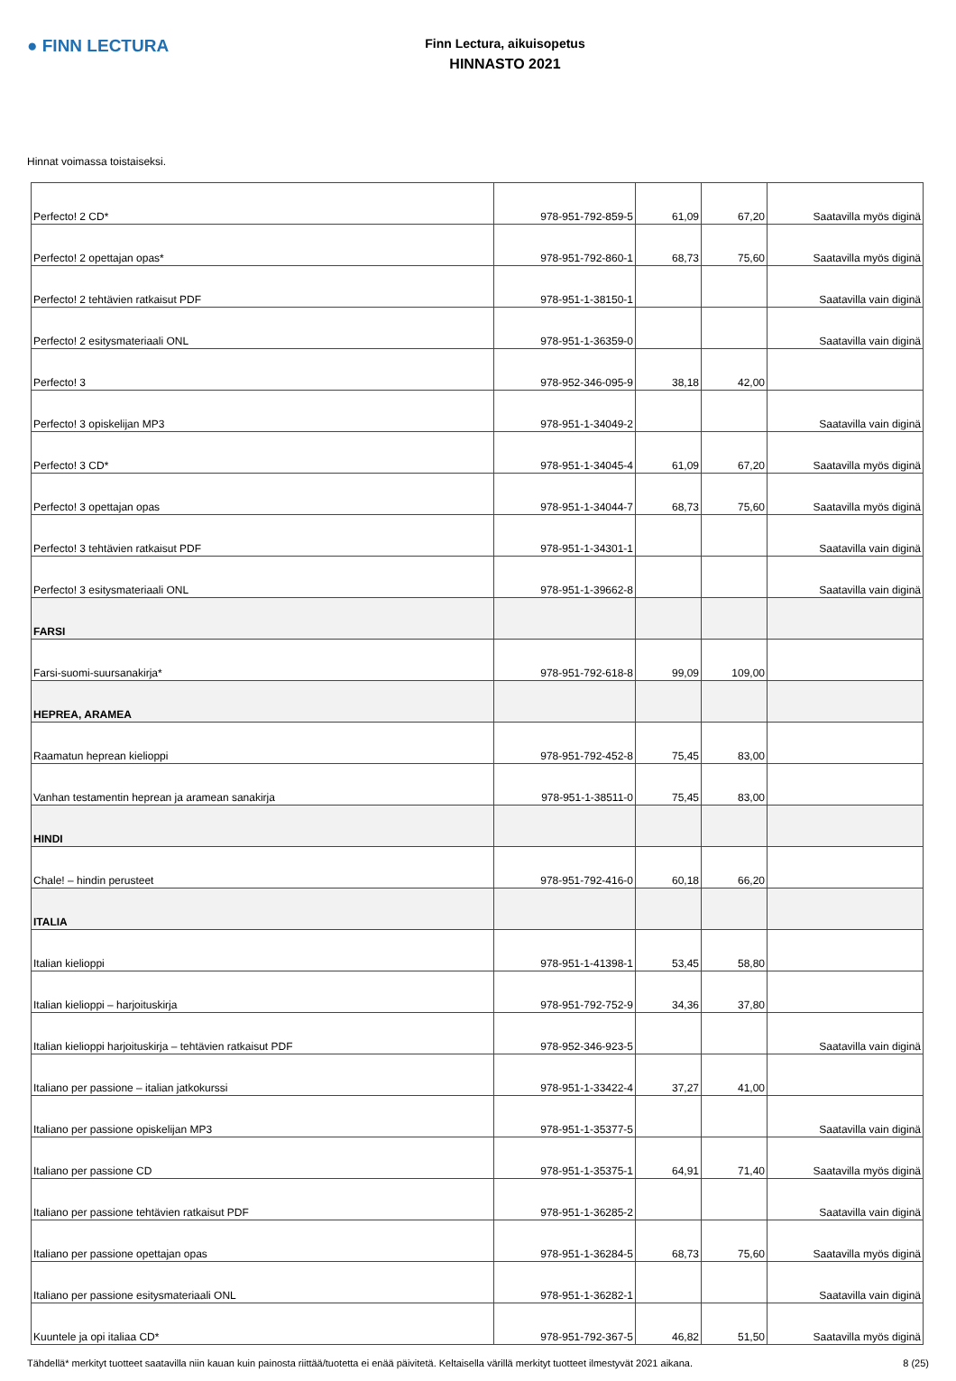● FINN LECTURA
Finn Lectura, aikuisopetus
HINNASTO 2021
Hinnat voimassa toistaiseksi.
| Perfecto! 2 CD* | 978-951-792-859-5 | 61,09 | 67,20 | Saatavilla myös diginä |
| Perfecto! 2 opettajan opas* | 978-951-792-860-1 | 68,73 | 75,60 | Saatavilla myös diginä |
| Perfecto! 2 tehtävien ratkaisut PDF | 978-951-1-38150-1 | | | Saatavilla vain diginä |
| Perfecto! 2 esitysmateriaali ONL | 978-951-1-36359-0 | | | Saatavilla vain diginä |
| Perfecto! 3 | 978-952-346-095-9 | 38,18 | 42,00 | |
| Perfecto! 3 opiskelijan MP3 | 978-951-1-34049-2 | | | Saatavilla vain diginä |
| Perfecto! 3 CD* | 978-951-1-34045-4 | 61,09 | 67,20 | Saatavilla myös diginä |
| Perfecto! 3 opettajan opas | 978-951-1-34044-7 | 68,73 | 75,60 | Saatavilla myös diginä |
| Perfecto! 3 tehtävien ratkaisut PDF | 978-951-1-34301-1 | | | Saatavilla vain diginä |
| Perfecto! 3 esitysmateriaali ONL | 978-951-1-39662-8 | | | Saatavilla vain diginä |
| FARSI | | | | |
| Farsi-suomi-suursanakirja* | 978-951-792-618-8 | 99,09 | 109,00 | |
| HEPREA, ARAMEA | | | | |
| Raamatun heprean kielioppi | 978-951-792-452-8 | 75,45 | 83,00 | |
| Vanhan testamentin heprean ja aramean sanakirja | 978-951-1-38511-0 | 75,45 | 83,00 | |
| HINDI | | | | |
| Chale! – hindin perusteet | 978-951-792-416-0 | 60,18 | 66,20 | |
| ITALIA | | | | |
| Italian kielioppi | 978-951-1-41398-1 | 53,45 | 58,80 | |
| Italian kielioppi – harjoituskirja | 978-951-792-752-9 | 34,36 | 37,80 | |
| Italian kielioppi harjoituskirja – tehtävien ratkaisut PDF | 978-952-346-923-5 | | | Saatavilla vain diginä |
| Italiano per passione – italian jatkokurssi | 978-951-1-33422-4 | 37,27 | 41,00 | |
| Italiano per passione opiskelijan MP3 | 978-951-1-35377-5 | | | Saatavilla vain diginä |
| Italiano per passione CD | 978-951-1-35375-1 | 64,91 | 71,40 | Saatavilla myös diginä |
| Italiano per passione tehtävien ratkaisut PDF | 978-951-1-36285-2 | | | Saatavilla vain diginä |
| Italiano per passione opettajan opas | 978-951-1-36284-5 | 68,73 | 75,60 | Saatavilla myös diginä |
| Italiano per passione esitysmateriaali ONL | 978-951-1-36282-1 | | | Saatavilla vain diginä |
| Kuuntele ja opi italiaa CD* | 978-951-792-367-5 | 46,82 | 51,50 | Saatavilla myös diginä |
Tähdellä* merkityt tuotteet saatavilla niin kauan kuin painosta riittää/tuotetta ei enää päivitetä. Keltaisella värillä merkityt tuotteet ilmestyvät 2021 aikana. 8 (25)